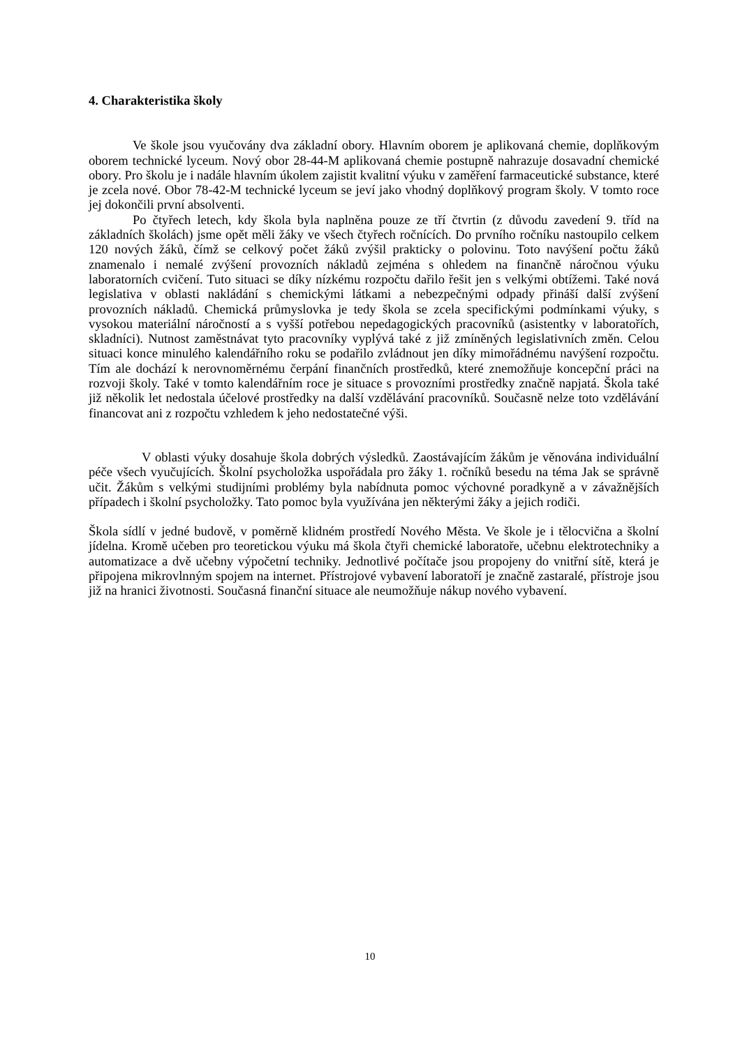4. Charakteristika školy
Ve škole jsou vyučovány dva základní obory. Hlavním oborem je aplikovaná chemie, doplňkovým oborem technické lyceum. Nový obor 28-44-M aplikovaná chemie postupně nahrazuje dosavadní chemické obory. Pro školu je i nadále hlavním úkolem zajistit kvalitní výuku v zaměření farmaceutické substance, které je zcela nové. Obor 78-42-M technické lyceum se jeví jako vhodný doplňkový program školy. V tomto roce jej dokončili první absolventi.
Po čtyřech letech, kdy škola byla naplněna pouze ze tří čtvrtin (z důvodu zavedení 9. tříd na základních školách) jsme opět měli žáky ve všech čtyřech ročnících. Do prvního ročníku nastoupilo celkem 120 nových žáků, čímž se celkový počet žáků zvýšil prakticky o polovinu. Toto navýšení počtu žáků znamenalo i nemalé zvýšení provozních nákladů zejména s ohledem na finančně náročnou výuku laboratorních cvičení. Tuto situaci se díky nízkému rozpočtu dařilo řešit jen s velkými obtížemi. Také nová legislativa v oblasti nakládání s chemickými látkami a nebezpečnými odpady přináší další zvýšení provozních nákladů. Chemická průmyslovka je tedy škola se zcela specifickými podmínkami výuky, s vysokou materiální náročností a s vyšší potřebou nepedagogických pracovníků (asistentky v laboratořích, skladníci). Nutnost zaměstnávat tyto pracovníky vyplývá také z již zmíněných legislativních změn. Celou situaci konce minulého kalendářního roku se podařilo zvládnout jen díky mimořádnému navýšení rozpočtu. Tím ale dochází k nerovnoměrnému čerpání finančních prostředků, které znemožňuje koncepční práci na rozvoji školy. Také v tomto kalendářním roce je situace s provozními prostředky značně napjatá. Škola také již několik let nedostala účelové prostředky na další vzdělávání pracovníků. Současně nelze toto vzdělávání financovat ani z rozpočtu vzhledem k jeho nedostatečné výši.
V oblasti výuky dosahuje škola dobrých výsledků. Zaostávajícím žákům je věnována individuální péče všech vyučujících. Školní psycholožka uspořádala pro žáky 1. ročníků besedu na téma Jak se správně učit. Žákům s velkými studijními problémy byla nabídnuta pomoc výchovné poradkyně a v závažnějších případech i školní psycholožky. Tato pomoc byla využívána jen některými žáky a jejich rodiči.
Škola sídlí v jedné budově, v poměrně klidném prostředí Nového Města. Ve škole je i tělocvična a školní jídelna. Kromě učeben pro teoretickou výuku má škola čtyři chemické laboratoře, učebnu elektrotechniky a automatizace a dvě učebny výpočetní techniky. Jednotlivé počítače jsou propojeny do vnitřní sítě, která je připojena mikrovlnným spojem na internet. Přístrojové vybavení laboratoří je značně zastaralé, přístroje jsou již na hranici životnosti. Současná finanční situace ale neumožňuje nákup nového vybavení.
10